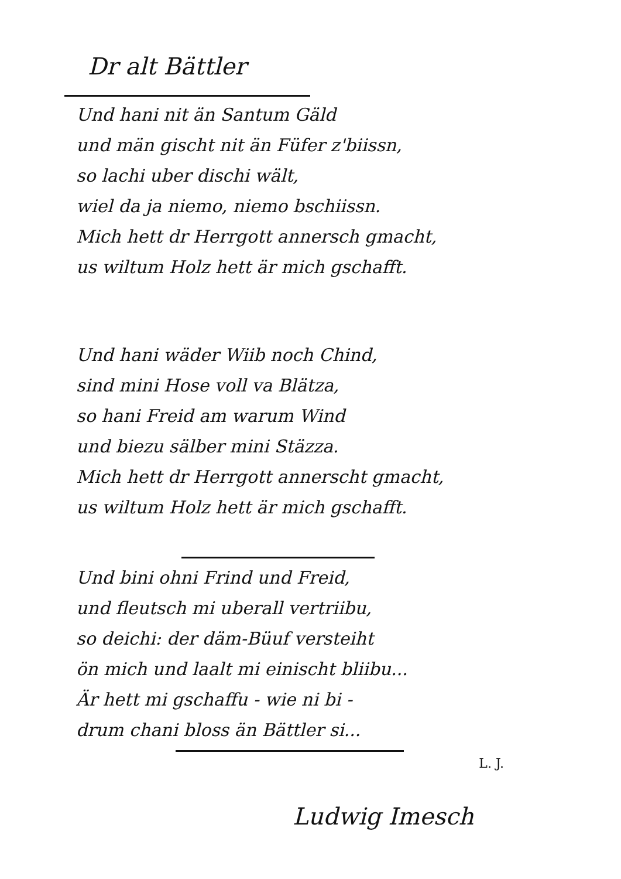Dr alt Bättler
Und hani nit än Santum Gäld
und män gischt nit än Füfer z'biissn,
so lachi uber dischi wält,
wiel da ja niemo, niemo bschiissn.
Mich hett dr Herrgott annersch gmacht,
us wiltum Holz hett är mich gschafft.
Und hani wäder Wiib noch Chind,
sind mini Hose voll va Blätza,
so hani Freid am warum Wind
und biezu sälber mini Stäzza.
Mich hett dr Herrgott annerscht gmacht,
us wiltum Holz hett är mich gschafft.
Und bini ohni Frind und Freid,
und fleutsch mi uberall vertriibu,
so deichi: der däm-Büuf versteiht
ön mich und laalt mi einischt bliibu...
Är hett mi gschaffu - wie ni bi -
drum chani bloss än Bättler si...
L. J.
Ludwig Imesch